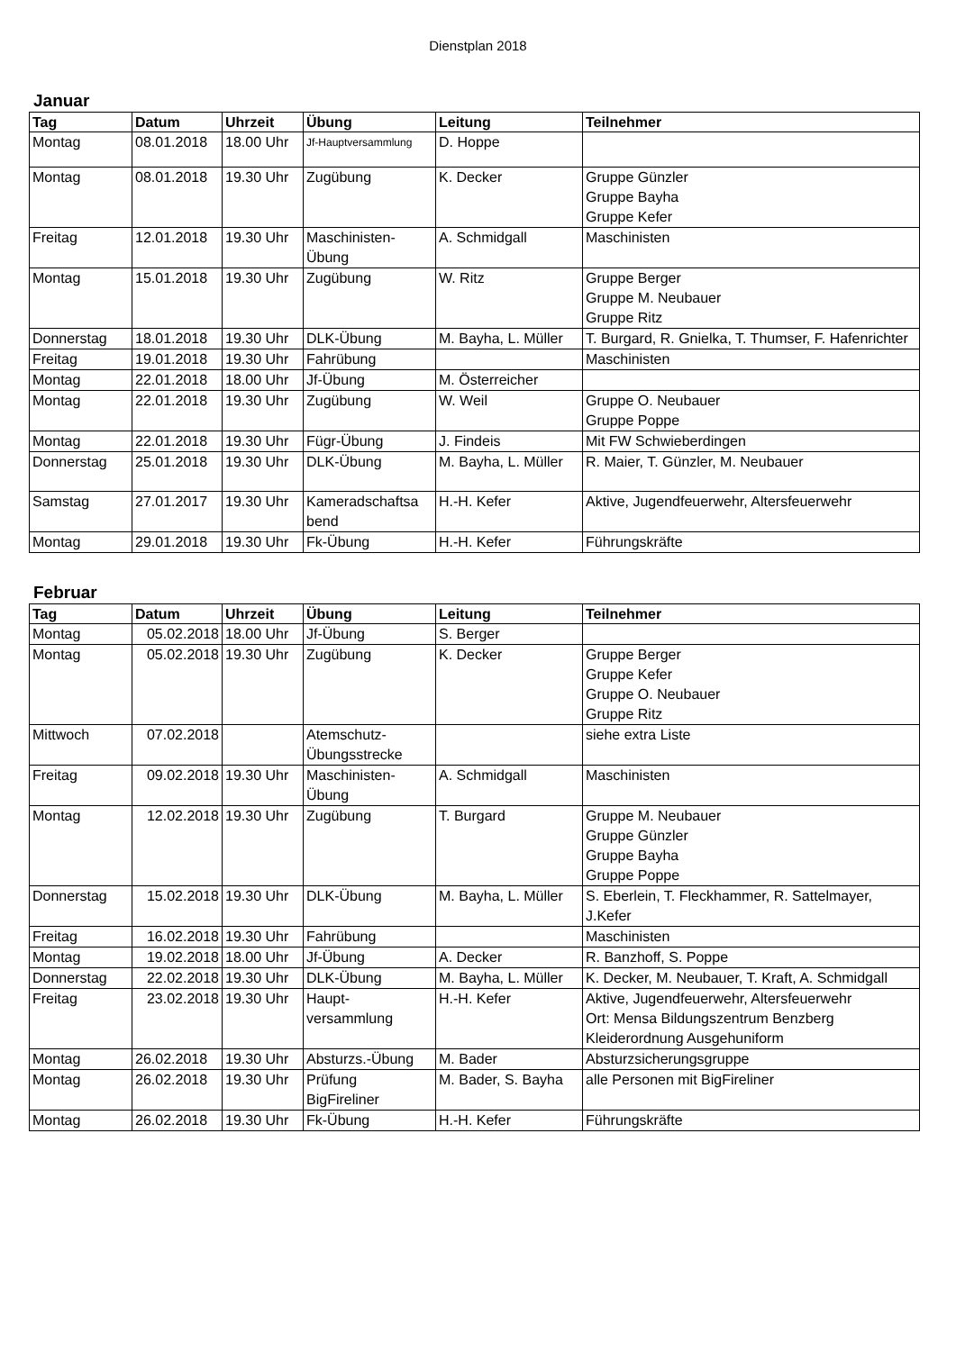Dienstplan 2018
Januar
| Tag | Datum | Uhrzeit | Übung | Leitung | Teilnehmer |
| --- | --- | --- | --- | --- | --- |
| Montag | 08.01.2018 | 18.00 Uhr | Jf-Hauptversammlung | D. Hoppe | |
| Montag | 08.01.2018 | 19.30 Uhr | Zugübung | K. Decker | Gruppe Günzler Gruppe Bayha Gruppe Kefer |
| Freitag | 12.01.2018 | 19.30 Uhr | Maschinisten- Übung | A. Schmidgall | Maschinisten |
| Montag | 15.01.2018 | 19.30 Uhr | Zugübung | W. Ritz | Gruppe Berger Gruppe M. Neubauer Gruppe Ritz |
| Donnerstag | 18.01.2018 | 19.30 Uhr | DLK-Übung | M. Bayha, L. Müller | T. Burgard, R. Gnielka, T. Thumser, F. Hafenrichter |
| Freitag | 19.01.2018 | 19.30 Uhr | Fahrübung | | Maschinisten |
| Montag | 22.01.2018 | 18.00 Uhr | Jf-Übung | M. Österreicher | |
| Montag | 22.01.2018 | 19.30 Uhr | Zugübung | W. Weil | Gruppe O. Neubauer Gruppe Poppe |
| Montag | 22.01.2018 | 19.30 Uhr | Fügr-Übung | J. Findeis | Mit FW Schwieberdingen |
| Donnerstag | 25.01.2018 | 19.30 Uhr | DLK-Übung | M. Bayha, L. Müller | R. Maier, T. Günzler, M. Neubauer |
| Samstag | 27.01.2017 | 19.30 Uhr | Kameradschaftsa bend | H.-H. Kefer | Aktive, Jugendfeuerwehr, Altersfeuerwehr |
| Montag | 29.01.2018 | 19.30 Uhr | Fk-Übung | H.-H. Kefer | Führungskräfte |
Februar
| Tag | Datum | Uhrzeit | Übung | Leitung | Teilnehmer |
| --- | --- | --- | --- | --- | --- |
| Montag | 05.02.2018 | 18.00 Uhr | Jf-Übung | S. Berger | |
| Montag | 05.02.2018 | 19.30 Uhr | Zugübung | K. Decker | Gruppe Berger Gruppe Kefer Gruppe O. Neubauer Gruppe Ritz |
| Mittwoch | 07.02.2018 | | Atemschutz- Übungsstrecke | | siehe extra Liste |
| Freitag | 09.02.2018 | 19.30 Uhr | Maschinisten- Übung | A. Schmidgall | Maschinisten |
| Montag | 12.02.2018 | 19.30 Uhr | Zugübung | T. Burgard | Gruppe M. Neubauer Gruppe Günzler Gruppe Bayha Gruppe Poppe |
| Donnerstag | 15.02.2018 | 19.30 Uhr | DLK-Übung | M. Bayha, L. Müller | S. Eberlein, T. Fleckhammer, R. Sattelmayer, J.Kefer |
| Freitag | 16.02.2018 | 19.30 Uhr | Fahrübung | | Maschinisten |
| Montag | 19.02.2018 | 18.00 Uhr | Jf-Übung | A. Decker | R. Banzhoff, S. Poppe |
| Donnerstag | 22.02.2018 | 19.30 Uhr | DLK-Übung | M. Bayha, L. Müller | K. Decker, M. Neubauer, T. Kraft, A. Schmidgall |
| Freitag | 23.02.2018 | 19.30 Uhr | Haupt- versammlung | H.-H. Kefer | Aktive, Jugendfeuerwehr, Altersfeuerwehr Ort: Mensa Bildungszentrum Benzberg Kleiderordnung Ausgehuniform |
| Montag | 26.02.2018 | 19.30 Uhr | Absturzs.-Übung | M. Bader | Absturzsicherungsgruppe |
| Montag | 26.02.2018 | 19.30 Uhr | Prüfung BigFireliner | M. Bader, S. Bayha | alle Personen mit BigFireliner |
| Montag | 26.02.2018 | 19.30 Uhr | Fk-Übung | H.-H. Kefer | Führungskräfte |